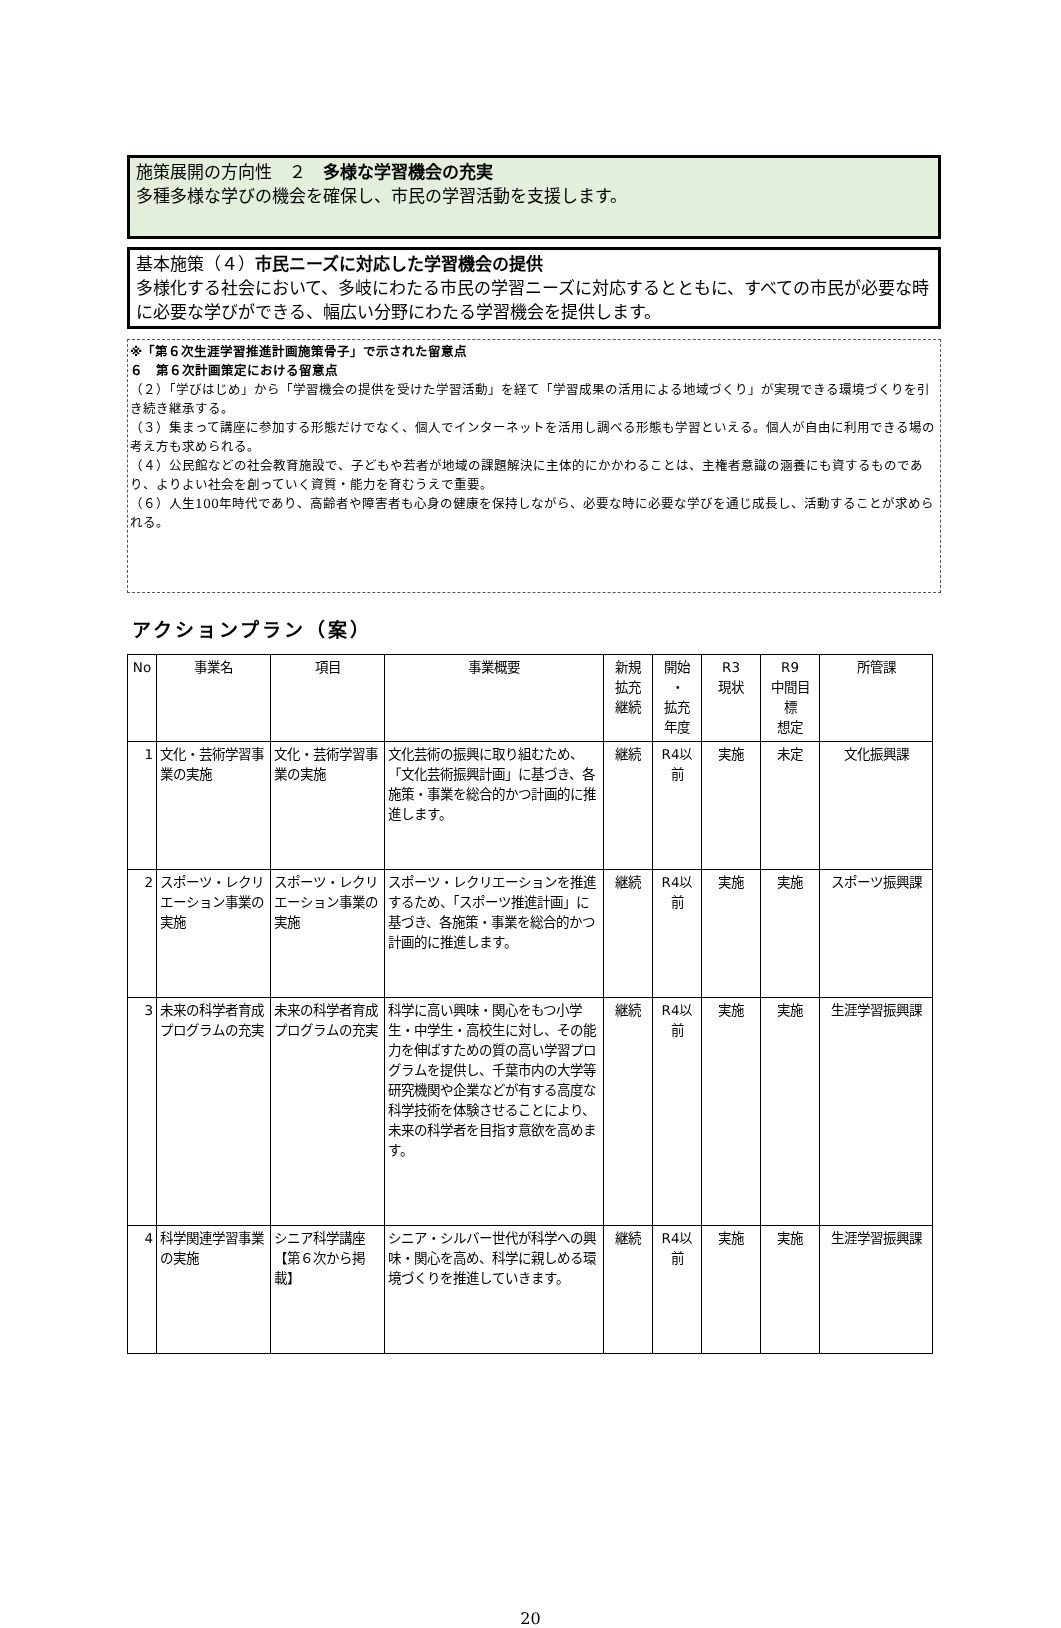施策展開の方向性　２　多様な学習機会の充実
多種多様な学びの機会を確保し、市民の学習活動を支援します。
基本施策（４）市民ニーズに対応した学習機会の提供
多様化する社会において、多岐にわたる市民の学習ニーズに対応するとともに、すべての市民が必要な時に必要な学びができる、幅広い分野にわたる学習機会を提供します。
※「第６次生涯学習推進計画施策骨子」で示された留意点
６　第６次計画策定における留意点
（２）「学びはじめ」から「学習機会の提供を受けた学習活動」を経て「学習成果の活用による地域づくり」が実現できる環境づくりを引き続き継承する。
（３）集まって講座に参加する形態だけでなく、個人でインターネットを活用し調べる形態も学習といえる。個人が自由に利用できる場の考え方も求められる。
（４）公民館などの社会教育施設で、子どもや若者が地域の課題解決に主体的にかかわることは、主権者意識の涵養にも資するものであり、よりよい社会を創っていく資質・能力を育むうえで重要。
（６）人生100年時代であり、高齢者や障害者も心身の健康を保持しながら、必要な時に必要な学びを通じ成長し、活動することが求められる。
アクションプラン（案）
| No | 事業名 | 項目 | 事業概要 | 新規 拡充 継続 | 開始 ・ 拡充 年度 | R3 現状 | R9 中間目 標 想定 | 所管課 |
| --- | --- | --- | --- | --- | --- | --- | --- | --- |
| 1 | 文化・芸術学習事業の実施 | 文化・芸術学習事業の実施 | 文化芸術の振興に取り組むため、「文化芸術振興計画」に基づき、各施策・事業を総合的かつ計画的に推進します。 | 継続 | R4以前 | 実施 | 未定 | 文化振興課 |
| 2 | スポーツ・レクリエーション事業の実施 | スポーツ・レクリエーション事業の実施 | スポーツ・レクリエーションを推進するため、「スポーツ推進計画」に基づき、各施策・事業を総合的かつ計画的に推進します。 | 継続 | R4以前 | 実施 | 実施 | スポーツ振興課 |
| 3 | 未来の科学者育成プログラムの充実 | 未来の科学者育成プログラムの充実 | 科学に高い興味・関心をもつ小学生・中学生・高校生に対し、その能力を伸ばすための質の高い学習プログラムを提供し、千葉市内の大学等研究機関や企業などが有する高度な科学技術を体験させることにより、未来の科学者を目指す意欲を高めます。 | 継続 | R4以前 | 実施 | 実施 | 生涯学習振興課 |
| 4 | 科学関連学習事業の実施 | シニア科学講座 【第６次から掲載】 | シニア・シルバー世代が科学への興味・関心を高め、科学に親しめる環境づくりを推進していきます。 | 継続 | R4以前 | 実施 | 実施 | 生涯学習振興課 |
20